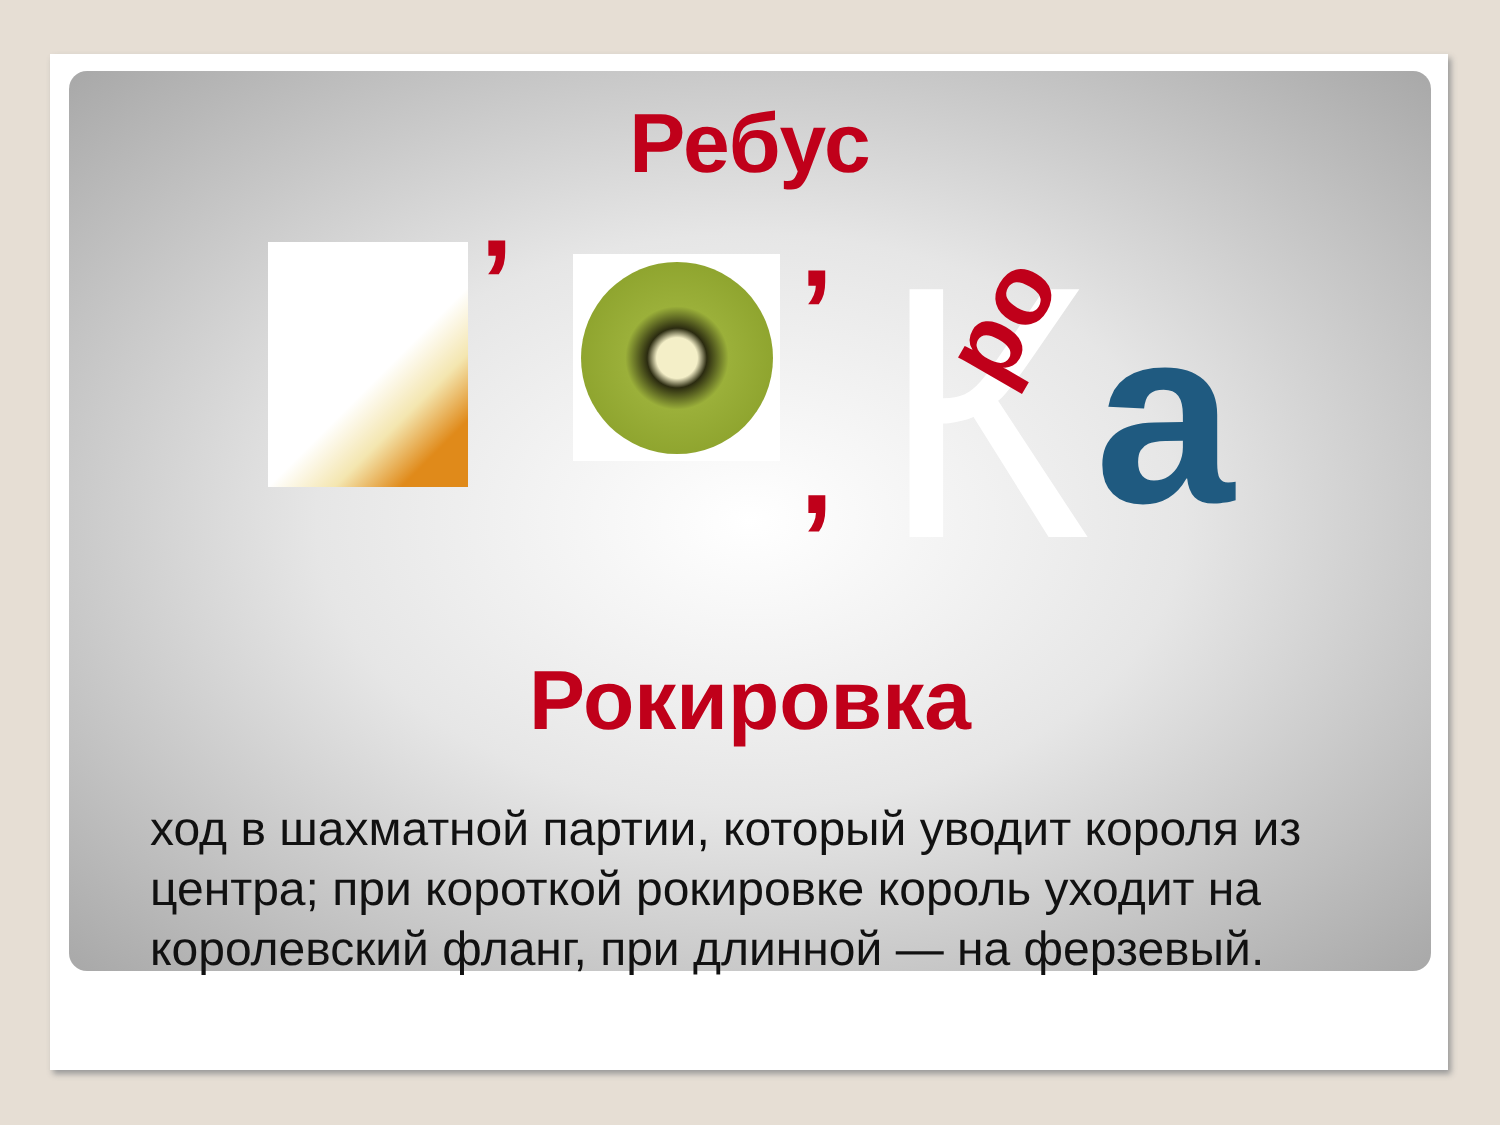Ребус
’ ’
, К ро а
Рокировка
ход в шахматной партии, который уводит короля из центра; при короткой рокировке король уходит на королевский фланг, при длинной — на ферзевый.